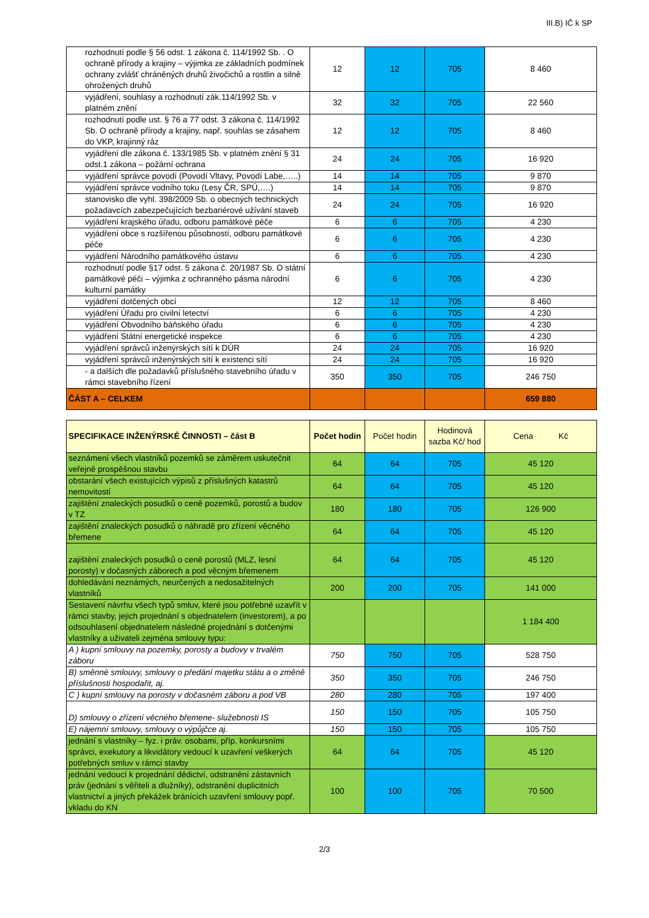III.B) IČ k SP
| rozhodnutí podle § 56 odst. 1 zákona č. 114/1992 Sb. . O ochraně přírody a krajiny – výjimka ze základních podmínek ochrany zvlášť chráněných druhů živočichů a rostlin a silně ohrožených druhů | 12 | 12 | 705 | 8 460 |
| vyjádření, souhlasy a rozhodnutí zák.114/1992 Sb. v platném znění | 32 | 32 | 705 | 22 560 |
| rozhodnutí podle ust. § 76 a 77 odst. 3 zákona č. 114/1992 Sb. O ochraně přírody a krajiny, např. souhlas se zásahem do VKP, krajinný ráz | 12 | 12 | 705 | 8 460 |
| vyjádření dle zákona č. 133/1985 Sb. v platném znění § 31 odst.1 zákona – požární ochrana | 24 | 24 | 705 | 16 920 |
| vyjádření správce povodí (Povodí Vltavy, Povodí Labe,…..) | 14 | 14 | 705 | 9 870 |
| vyjádření správce vodního toku (Lesy ČR, SPÚ,….) | 14 | 14 | 705 | 9 870 |
| stanovisko dle vyhl. 398/2009 Sb. o obecných technických požadavcích zabezpečujících bezbariérové užívání staveb | 24 | 24 | 705 | 16 920 |
| vyjádření krajského úřadu, odboru památkové péče | 6 | 6 | 705 | 4 230 |
| vyjádření obce s rozšířenou působností, odboru památkové péče | 6 | 6 | 705 | 4 230 |
| vyjádření Národního památkového ústavu | 6 | 6 | 705 | 4 230 |
| rozhodnutí podle §17 odst. 5 zákona č. 20/1987 Sb. O státní památkové péči – výjimka z ochranného pásma národní kulturní památky | 6 | 6 | 705 | 4 230 |
| vyjádření dotčených obcí | 12 | 12 | 705 | 8 460 |
| vyjádření Úřadu pro civilní letectví | 6 | 6 | 705 | 4 230 |
| vyjádření Obvodního báňského úřadu | 6 | 6 | 705 | 4 230 |
| vyjádření Státní energetické inspekce | 6 | 6 | 705 | 4 230 |
| vyjádření správců inženýrských sítí k DÚR | 24 | 24 | 705 | 16 920 |
| vyjádření správců inženýrských sítí k existenci sítí | 24 | 24 | 705 | 16 920 |
| - a dalších dle požadavků příslušného stavebního úřadu v rámci stavebního řízení | 350 | 350 | 705 | 246 750 |
| ČÁST A – CELKEM | | | | 659 880 |
| SPECIFIKACE INŽENÝRSKÉ ČINNOSTI – část B | Počet hodin | Počet hodin | Hodinová sazba Kč/ hod | Cena Kč |
| --- | --- | --- | --- | --- |
| seznámení všech vlastníků pozemků se záměrem uskutečnit veřejně prospěšnou stavbu | 64 | 64 | 705 | 45 120 |
| obstarání všech existujících výpisů z příslušných katastrů nemovitostí | 64 | 64 | 705 | 45 120 |
| zajištění znaleckých posudků o ceně pozemků, porostů a budov v TZ | 180 | 180 | 705 | 126 900 |
| zajištění znaleckých posudků o náhradě pro zřízení věcného břemene | 64 | 64 | 705 | 45 120 |
| zajištění znaleckých posudků o ceně porostů (MLZ, lesní porosty) v dočasných záborech a pod věcným břemenem | 64 | 64 | 705 | 45 120 |
| dohledávání neznámých, neurčených a nedosažitelných vlastníků | 200 | 200 | 705 | 141 000 |
| Sestavení návrhu všech typů smluv, které jsou potřebné uzavřít v rámci stavby, jejich projednání s objednatelem (investorem), a po odsouhlasení objednatelem následné projednání s dotčenými vlastníky a uživateli zejména smlouvy typu: | | | | 1 184 400 |
| A ) kupní smlouvy na pozemky, porosty a budovy v trvalém záboru | 750 | 750 | 705 | 528 750 |
| B) směnné smlouvy, smlouvy o předání majetku státu a o změně příslušnosti hospodařit, aj. | 350 | 350 | 705 | 246 750 |
| C ) kupní smlouvy na porosty v dočasném záboru a pod VB | 280 | 280 | 705 | 197 400 |
| D) smlouvy o zřízení věcného břemene- služebnosti IS | 150 | 150 | 705 | 105 750 |
| E) nájemní smlouvy, smlouvy o výpůjčce aj. | 150 | 150 | 705 | 105 750 |
| jednání s vlastníky – fyz. i práv. osobami, příp. konkursními správci, exekutory a likvidátory vedoucí k uzavření veškerých potřebných smluv v rámci stavby | 64 | 64 | 705 | 45 120 |
| jednání vedoucí k projednání dědictví, odstranění zástavních práv (jednání s věřiteli a dlužníky), odstranění duplicitních vlastnictví a jiných překážek bránících uzavření smlouvy popř. vkladu do KN | 100 | 100 | 705 | 70 500 |
2/3